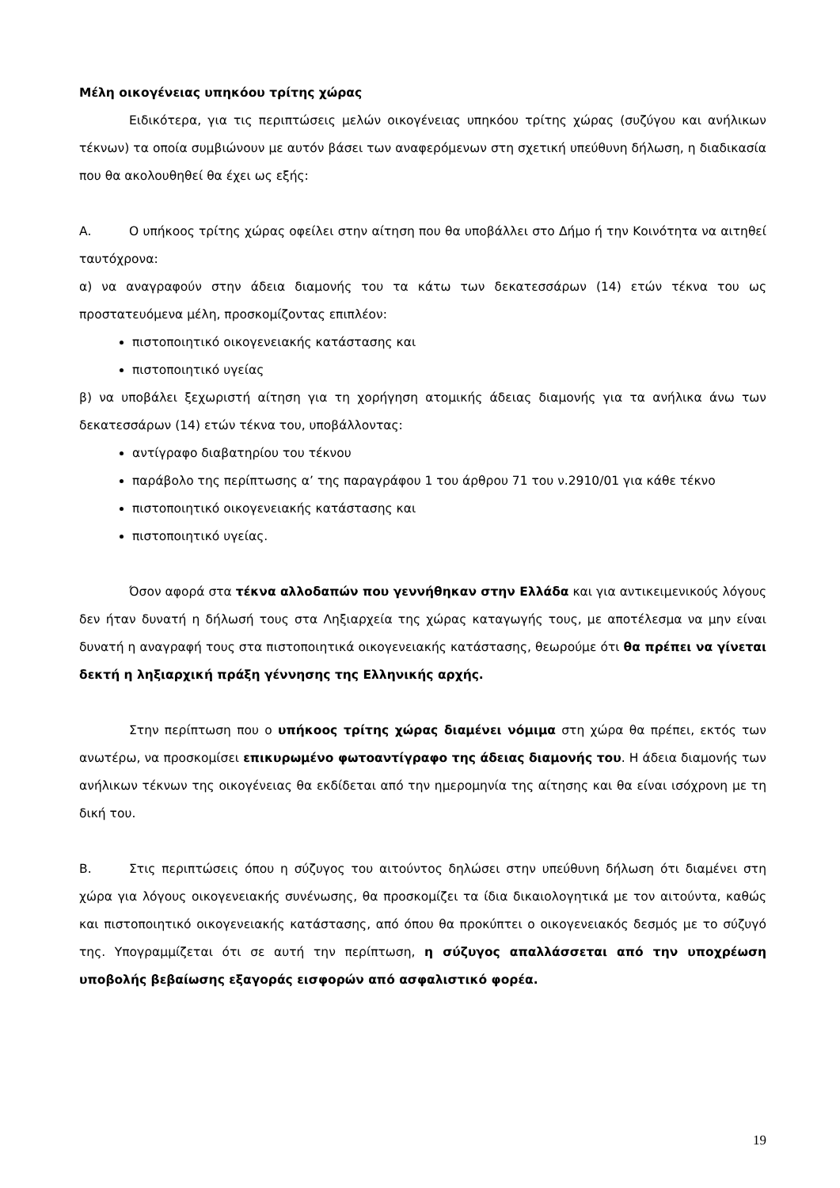Μέλη οικογένειας υπηκόου τρίτης χώρας
Ειδικότερα, για τις περιπτώσεις μελών οικογένειας υπηκόου τρίτης χώρας (συζύγου και ανήλικων τέκνων) τα οποία συμβιώνουν με αυτόν βάσει των αναφερόμενων στη σχετική υπεύθυνη δήλωση, η διαδικασία που θα ακολουθηθεί θα έχει ως εξής:
Α. Ο υπήκοος τρίτης χώρας οφείλει στην αίτηση που θα υποβάλλει στο Δήμο ή την Κοινότητα να αιτηθεί ταυτόχρονα:
α) να αναγραφούν στην άδεια διαμονής του τα κάτω των δεκατεσσάρων (14) ετών τέκνα του ως προστατευόμενα μέλη, προσκομίζοντας επιπλέον:
πιστοποιητικό οικογενειακής κατάστασης και
πιστοποιητικό υγείας
β) να υποβάλει ξεχωριστή αίτηση για τη χορήγηση ατομικής άδειας διαμονής για τα ανήλικα άνω των δεκατεσσάρων (14) ετών τέκνα του, υποβάλλοντας:
αντίγραφο διαβατηρίου του τέκνου
παράβολο της περίπτωσης α’ της παραγράφου 1 του άρθρου 71 του ν.2910/01 για κάθε τέκνο
πιστοποιητικό οικογενειακής κατάστασης και
πιστοποιητικό υγείας.
Όσον αφορά στα τέκνα αλλοδαπών που γεννήθηκαν στην Ελλάδα και για αντικειμενικούς λόγους δεν ήταν δυνατή η δήλωσή τους στα Ληξιαρχεία της χώρας καταγωγής τους, με αποτέλεσμα να μην είναι δυνατή η αναγραφή τους στα πιστοποιητικά οικογενειακής κατάστασης, θεωρούμε ότι θα πρέπει να γίνεται δεκτή η ληξιαρχική πράξη γέννησης της Ελληνικής αρχής.
Στην περίπτωση που ο υπήκοος τρίτης χώρας διαμένει νόμιμα στη χώρα θα πρέπει, εκτός των ανωτέρω, να προσκομίσει επικυρωμένο φωτοαντίγραφο της άδειας διαμονής του. Η άδεια διαμονής των ανήλικων τέκνων της οικογένειας θα εκδίδεται από την ημερομηνία της αίτησης και θα είναι ισόχρονη με τη δική του.
Β. Στις περιπτώσεις όπου η σύζυγος του αιτούντος δηλώσει στην υπεύθυνη δήλωση ότι διαμένει στη χώρα για λόγους οικογενειακής συνένωσης, θα προσκομίζει τα ίδια δικαιολογητικά με τον αιτούντα, καθώς και πιστοποιητικό οικογενειακής κατάστασης, από όπου θα προκύπτει ο οικογενειακός δεσμός με το σύζυγό της. Υπογραμμίζεται ότι σε αυτή την περίπτωση, η σύζυγος απαλλάσσεται από την υποχρέωση υποβολής βεβαίωσης εξαγοράς εισφορών από ασφαλιστικό φορέα.
19